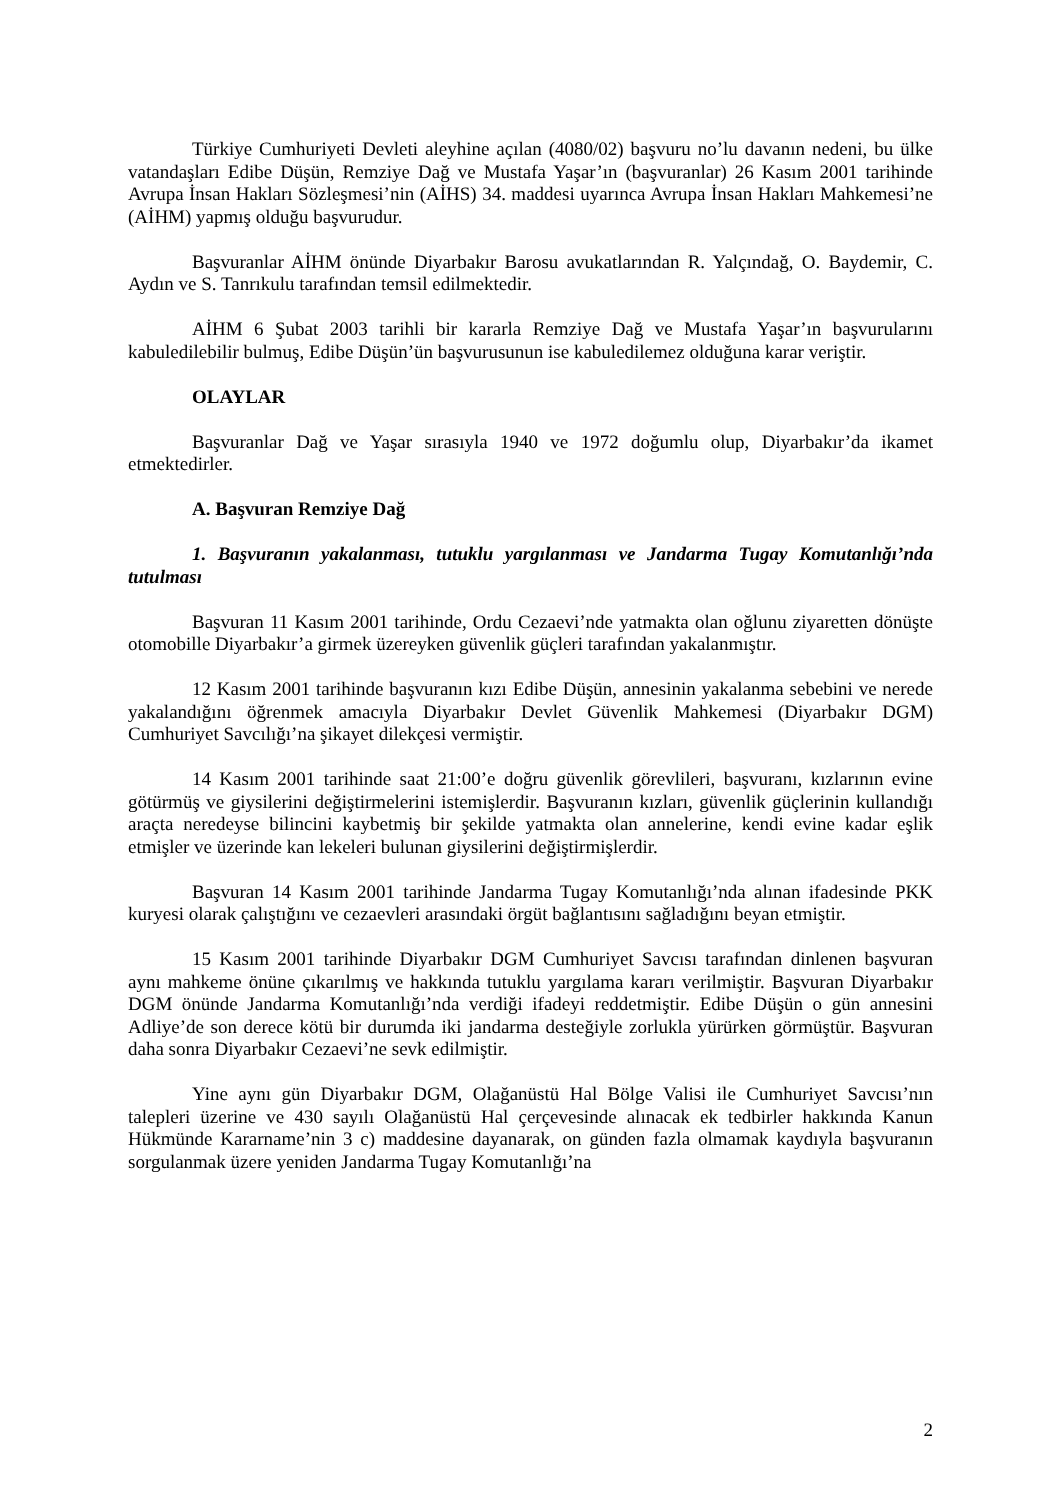Türkiye Cumhuriyeti Devleti aleyhine açılan (4080/02) başvuru no’lu davanın nedeni, bu ülke vatandaşları Edibe Düşün, Remziye Dağ ve Mustafa Yaşar’ın (başvuranlar) 26 Kasım 2001 tarihinde Avrupa İnsan Hakları Sözleşmesi’nin (AİHS) 34. maddesi uyarınca Avrupa İnsan Hakları Mahkemesi’ne (AİHM) yapmış olduğu başvurudur.
Başvuranlar AİHM önünde Diyarbakır Barosu avukatlarından R. Yalçındağ, O. Baydemir, C. Aydın ve S. Tanrıkulu tarafından temsil edilmektedir.
AİHM 6 Şubat 2003 tarihli bir kararla Remziye Dağ ve Mustafa Yaşar’ın başvurularını kabuledilebilir bulmuş, Edibe Düşün’ün başvurusunun ise kabuledilemez olduğuna karar veriştir.
OLAYLAR
Başvuranlar Dağ ve Yaşar sırasıyla 1940 ve 1972 doğumlu olup, Diyarbakır’da ikamet etmektedirler.
A. Başvuran Remziye Dağ
1. Başvuranın yakalanması, tutuklu yargılanması ve Jandarma Tugay Komutanlığı’nda tutulması
Başvuran 11 Kasım 2001 tarihinde, Ordu Cezaevi’nde yatmakta olan oğlunu ziyaretten dönüşte otomobille Diyarbakır’a girmek üzereyken güvenlik güçleri tarafından yakalanmıştır.
12 Kasım 2001 tarihinde başvuranın kızı Edibe Düşün, annesinin yakalanma sebebini ve nerede yakalandığını öğrenmek amacıyla Diyarbakır Devlet Güvenlik Mahkemesi (Diyarbakır DGM) Cumhuriyet Savcılığı’na şikayet dilekçesi vermiştir.
14 Kasım 2001 tarihinde saat 21:00’e doğru güvenlik görevlileri, başvuranı, kızlarının evine götürmüş ve giysilerini değiştirmelerini istemişlerdir. Başvuranın kızları, güvenlik güçlerinin kullandığı araçta neredeyse bilincini kaybetmiş bir şekilde yatmakta olan annelerine, kendi evine kadar eşlik etmişler ve üzerinde kan lekeleri bulunan giysilerini değiştirmişlerdir.
Başvuran 14 Kasım 2001 tarihinde Jandarma Tugay Komutanlığı’nda alınan ifadesinde PKK kuryesi olarak çalıştığını ve cezaevleri arasındaki örgüt bağlantısını sağladığını beyan etmiştir.
15 Kasım 2001 tarihinde Diyarbakır DGM Cumhuriyet Savcısı tarafından dinlenen başvuran aynı mahkeme önüne çıkarılmış ve hakkında tutuklu yargılama kararı verilmiştir. Başvuran Diyarbakır DGM önünde Jandarma Komutanlığı’nda verdiği ifadeyi reddetmiştir. Edibe Düşün o gün annesini Adliye’de son derece kötü bir durumda iki jandarma desteğiyle zorlukla yürürken görmüştür. Başvuran daha sonra Diyarbakır Cezaevi’ne sevk edilmiştir.
Yine aynı gün Diyarbakır DGM, Olağanüstü Hal Bölge Valisi ile Cumhuriyet Savcısı’nın talepleri üzerine ve 430 sayılı Olağanüstü Hal çerçevesinde alınacak ek tedbirler hakkında Kanun Hükmünde Kararname’nin 3 c) maddesine dayanarak, on günden fazla olmamak kaydıyla başvuranın sorgulanmak üzere yeniden Jandarma Tugay Komutanlığı’na
2